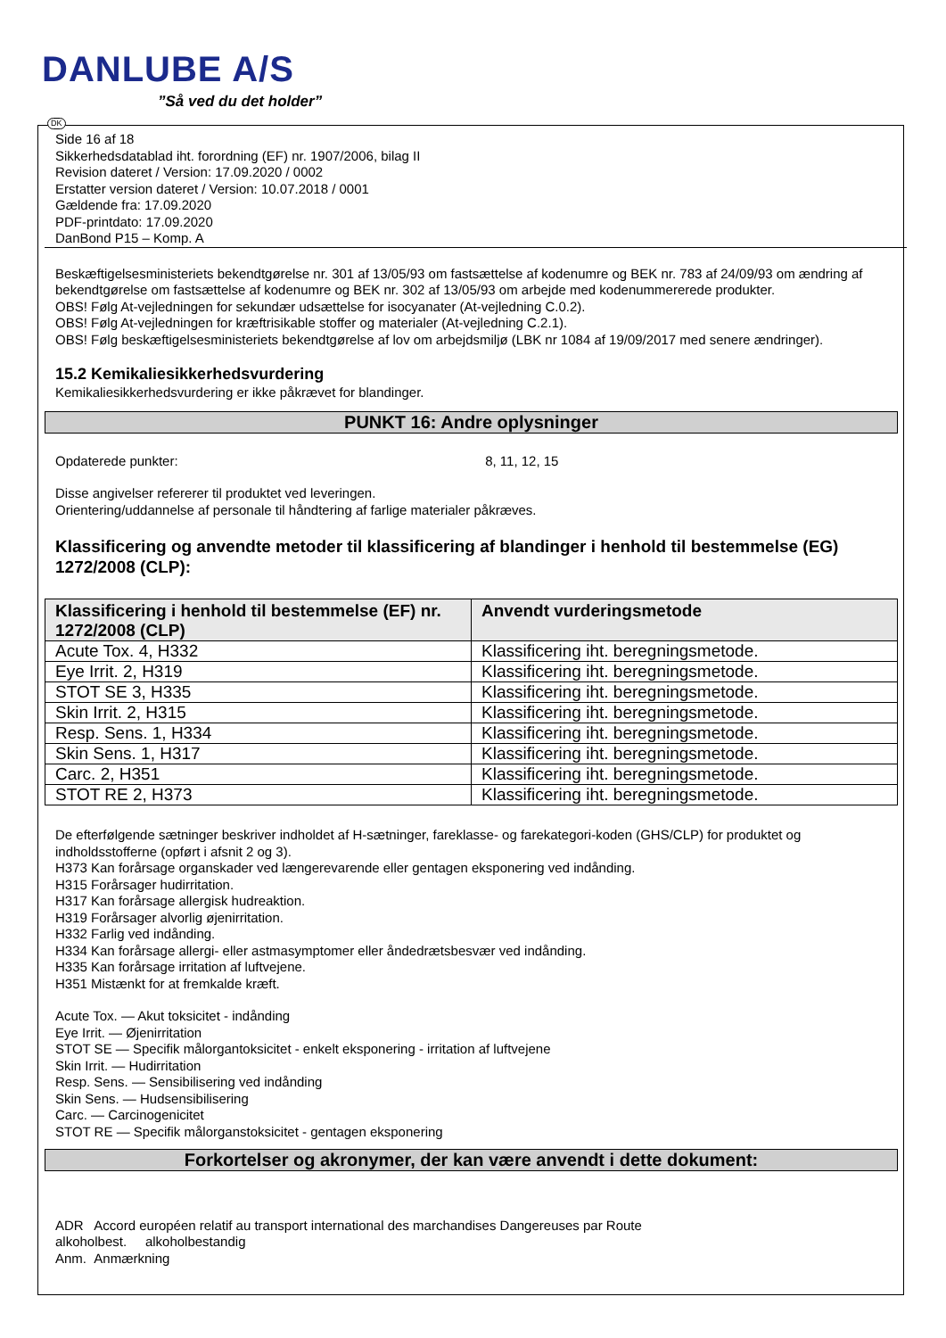DANLUBE A/S
”Så ved du det holder”
DK
Side 16 af 18
Sikkerhedsdatablad iht. forordning (EF) nr. 1907/2006, bilag II
Revision dateret / Version: 17.09.2020 / 0002
Erstatter version dateret / Version: 10.07.2018 / 0001
Gældende fra: 17.09.2020
PDF-printdato: 17.09.2020
DanBond P15 – Komp. A
Beskæftigelsesministeriets bekendtgørelse nr. 301 af 13/05/93 om fastsættelse af kodenumre og BEK nr. 783 af 24/09/93 om ændring af bekendtgørelse om fastsættelse af kodenumre og BEK nr. 302 af 13/05/93 om arbejde med kodenummererede produkter.
OBS! Følg At-vejledningen for sekundær udsættelse for isocyanater (At-vejledning C.0.2).
OBS! Følg At-vejledningen for kræftrisikable stoffer og materialer (At-vejledning C.2.1).
OBS! Følg beskæftigelsesministeriets bekendtgørelse af lov om arbejdsmiljø (LBK nr 1084 af 19/09/2017 med senere ændringer).
15.2 Kemikaliesikkerhedsvurdering
Kemikaliesikkerhedsvurdering er ikke påkrævet for blandinger.
PUNKT 16: Andre oplysninger
Opdaterede punkter: 8, 11, 12, 15
Disse angivelser refererer til produktet ved leveringen.
Orientering/uddannelse af personale til håndtering af farlige materialer påkræves.
Klassificering og anvendte metoder til klassificering af blandinger i henhold til bestemmelse (EG) 1272/2008 (CLP):
| Klassificering i henhold til bestemmelse (EF) nr. 1272/2008 (CLP) | Anvendt vurderingsmetode |
| --- | --- |
| Acute Tox. 4, H332 | Klassificering iht. beregningsmetode. |
| Eye Irrit. 2, H319 | Klassificering iht. beregningsmetode. |
| STOT SE 3, H335 | Klassificering iht. beregningsmetode. |
| Skin Irrit. 2, H315 | Klassificering iht. beregningsmetode. |
| Resp. Sens. 1, H334 | Klassificering iht. beregningsmetode. |
| Skin Sens. 1, H317 | Klassificering iht. beregningsmetode. |
| Carc. 2, H351 | Klassificering iht. beregningsmetode. |
| STOT RE 2, H373 | Klassificering iht. beregningsmetode. |
De efterfølgende sætninger beskriver indholdet af H-sætninger, fareklasse- og farekategori-koden (GHS/CLP) for produktet og indholdsstofferne (opført i afsnit 2 og 3).
H373 Kan forårsage organskader ved længerevarende eller gentagen eksponering ved indånding.
H315 Forårsager hudirritation.
H317 Kan forårsage allergisk hudreaktion.
H319 Forårsager alvorlig øjenirritation.
H332 Farlig ved indånding.
H334 Kan forårsage allergi- eller astmasymptomer eller åndedrætsbesvær ved indånding.
H335 Kan forårsage irritation af luftvejene.
H351 Mistænkt for at fremkalde kræft.
Acute Tox. — Akut toksicitet - indånding
Eye Irrit. — Øjenirritation
STOT SE — Specifik målorgantoksicitet - enkelt eksponering - irritation af luftvejene
Skin Irrit. — Hudirritation
Resp. Sens. — Sensibilisering ved indånding
Skin Sens. — Hudsensibilisering
Carc. — Carcinogenicitet
STOT RE — Specifik målorganstoksicitet - gentagen eksponering
Forkortelser og akronymer, der kan være anvendt i dette dokument:
ADR Accord européen relatif au transport international des marchandises Dangereuses par Route
alkoholbest. alkoholbestandig
Anm. Anmærkning